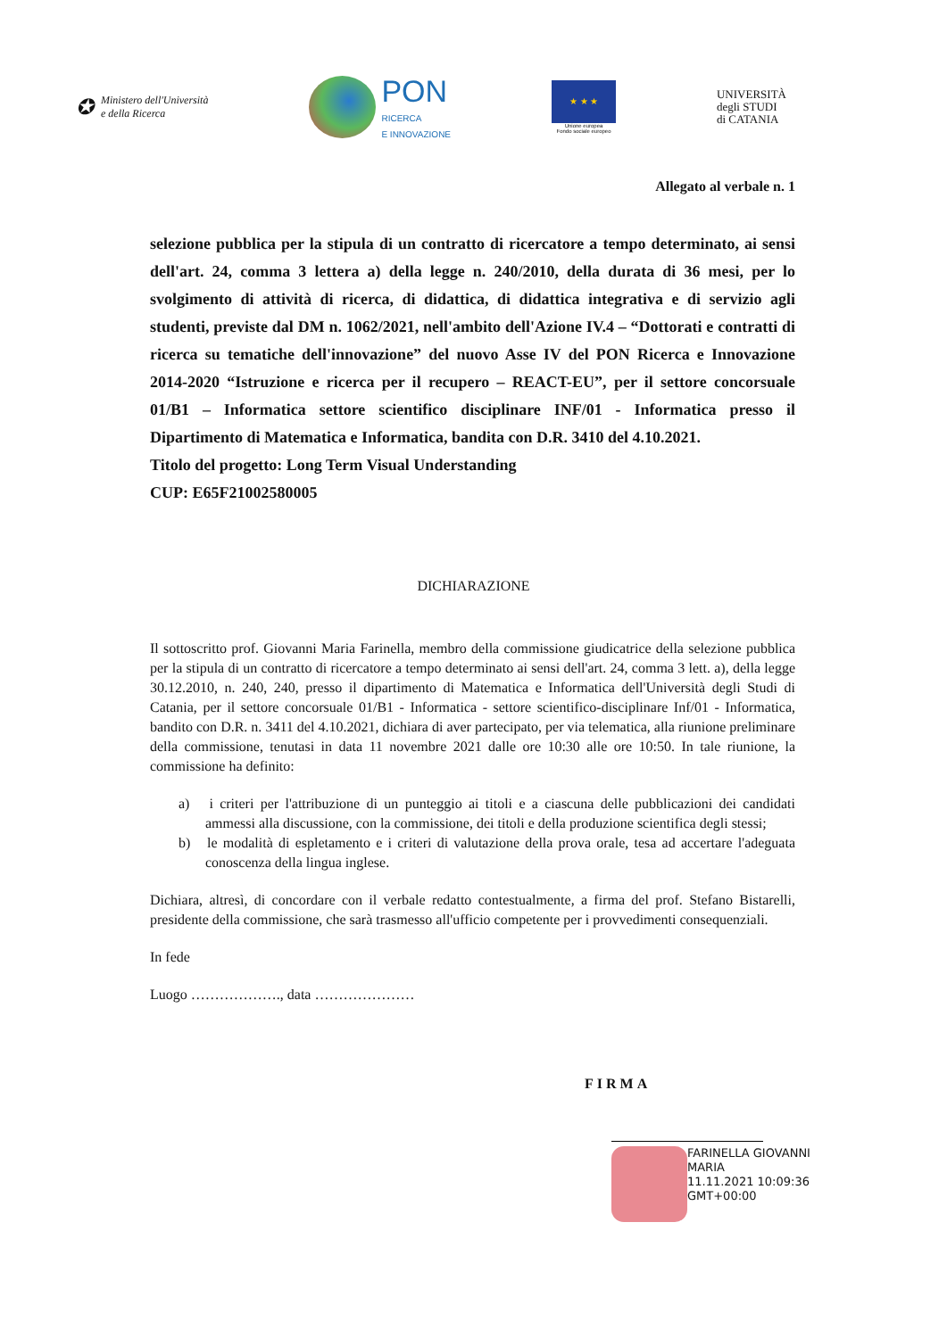✪ Ministero dell'Università
e della Ricerca
PON
RICERCA
E INNOVAZIONE
★ ★ ★
Unione europea
Fondo sociale europeo
UNIVERSITÀ
degli STUDI
di CATANIA
Allegato al verbale n. 1
selezione pubblica per la stipula di un contratto di ricercatore a tempo determinato, ai sensi dell'art. 24, comma 3 lettera a) della legge n. 240/2010, della durata di 36 mesi, per lo svolgimento di attività di ricerca, di didattica, di didattica integrativa e di servizio agli studenti, previste dal DM n. 1062/2021, nell'ambito dell'Azione IV.4 – “Dottorati e contratti di ricerca su tematiche dell'innovazione” del nuovo Asse IV del PON Ricerca e Innovazione 2014-2020 “Istruzione e ricerca per il recupero – REACT-EU”, per il settore concorsuale 01/B1 – Informatica settore scientifico disciplinare INF/01 - Informatica presso il Dipartimento di Matematica e Informatica, bandita con D.R. 3410 del 4.10.2021.
Titolo del progetto: Long Term Visual Understanding
CUP: E65F21002580005
DICHIARAZIONE
Il sottoscritto prof. Giovanni Maria Farinella, membro della commissione giudicatrice della selezione pubblica per la stipula di un contratto di ricercatore a tempo determinato ai sensi dell'art. 24, comma 3 lett. a), della legge 30.12.2010, n. 240, 240, presso il dipartimento di Matematica e Informatica dell'Università degli Studi di Catania, per il settore concorsuale 01/B1 - Informatica - settore scientifico-disciplinare Inf/01 - Informatica, bandito con D.R. n. 3411 del 4.10.2021, dichiara di aver partecipato, per via telematica, alla riunione preliminare della commissione, tenutasi in data 11 novembre 2021 dalle ore 10:30 alle ore 10:50. In tale riunione, la commissione ha definito:
a) i criteri per l'attribuzione di un punteggio ai titoli e a ciascuna delle pubblicazioni dei candidati ammessi alla discussione, con la commissione, dei titoli e della produzione scientifica degli stessi;
b) le modalità di espletamento e i criteri di valutazione della prova orale, tesa ad accertare l'adeguata conoscenza della lingua inglese.
Dichiara, altresì, di concordare con il verbale redatto contestualmente, a firma del prof. Stefano Bistarelli, presidente della commissione, che sarà trasmesso all'ufficio competente per i provvedimenti consequenziali.
In fede
Luogo ………………., data …………………
FIRMA
FARINELLA GIOVANNI
MARIA
11.11.2021 10:09:36
GMT+00:00